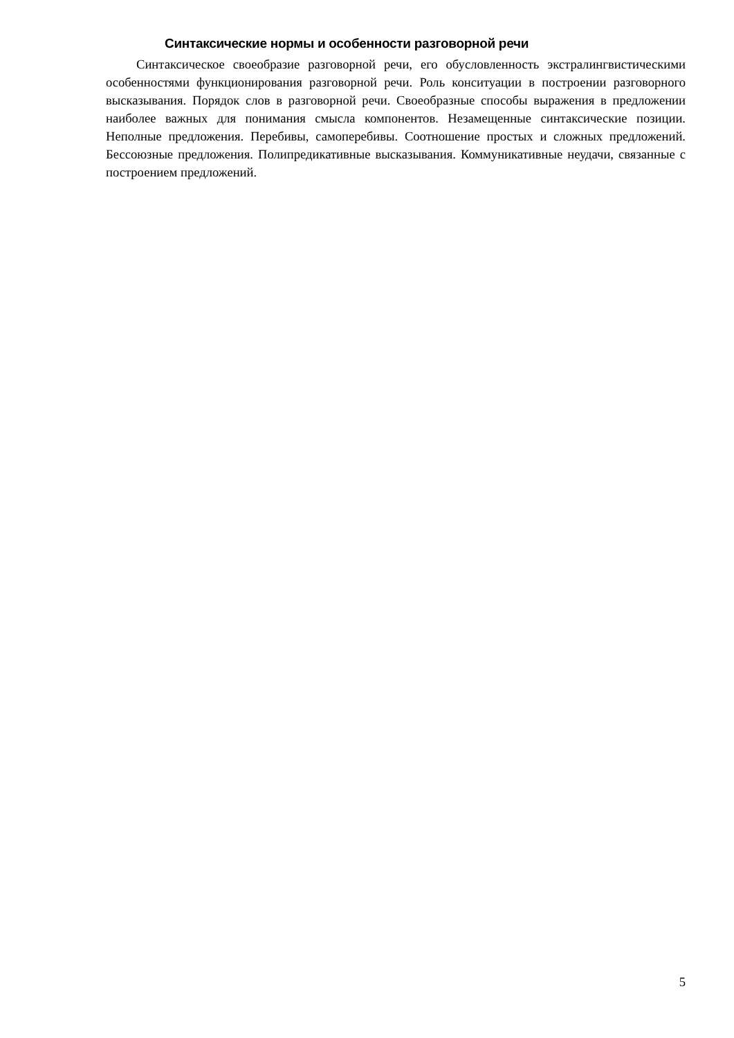Синтаксические нормы и особенности разговорной речи
Синтаксическое своеобразие разговорной речи, его обусловленность экстралингвистическими особенностями функционирования разговорной речи. Роль конситуации в построении разговорного высказывания. Порядок слов в разговорной речи. Своеобразные способы выражения в предложении наиболее важных для понимания смысла компонентов. Незамещенные синтаксические позиции. Неполные предложения. Перебивы, самоперебивы. Соотношение простых и сложных предложений. Бессоюзные предложения. Полипредикативные высказывания. Коммуникативные неудачи, связанные с построением предложений.
5